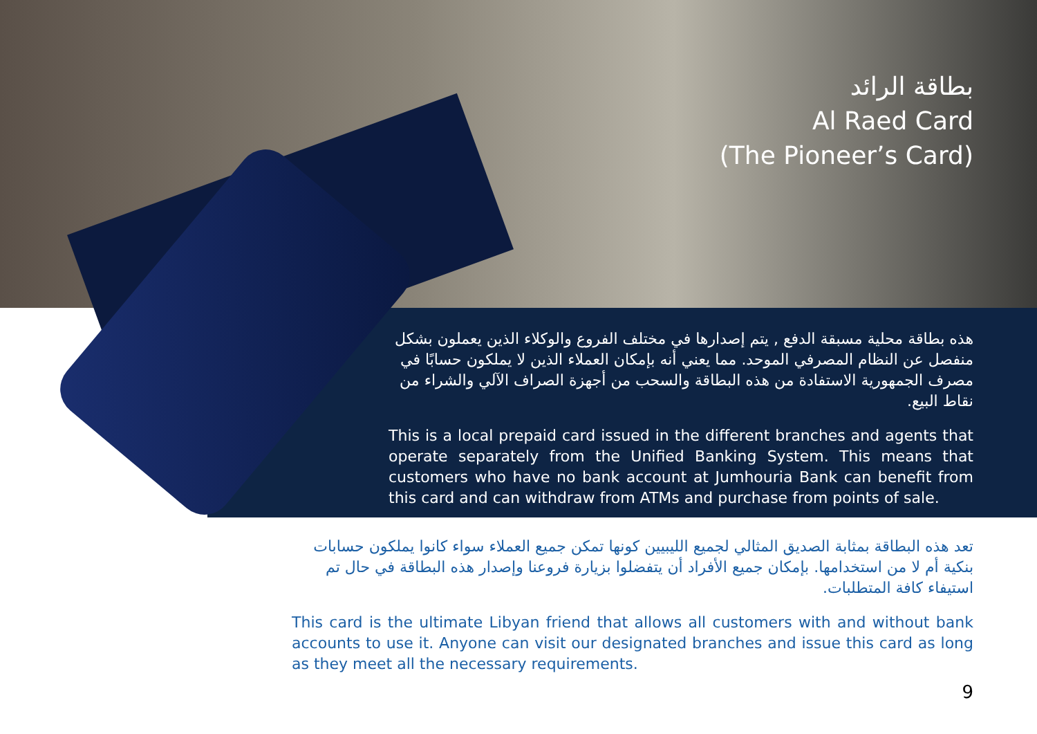بطاقة الرائد
Al Raed Card
(The Pioneer’s Card)
هذه بطاقة محلية مسبقة الدفع , يتم إصدارها في مختلف الفروع والوكلاء الذين يعملون بشكل منفصل عن النظام المصرفي الموحد. مما يعني أنه بإمكان العملاء الذين لا يملكون حسابًا في مصرف الجمهورية الاستفادة من هذه البطاقة والسحب من أجهزة الصراف الآلي والشراء من نقاط البيع.
This is a local prepaid card issued in the different branches and agents that operate separately from the Unified Banking System. This means that customers who have no bank account at Jumhouria Bank can benefit from this card and can withdraw from ATMs and purchase from points of sale.
تعد هذه البطاقة بمثابة الصديق المثالي لجميع الليبيين كونها تمكن جميع العملاء سواء كانوا يملكون حسابات بنكية أم لا من استخدامها. بإمكان جميع الأفراد أن يتفضلوا بزيارة فروعنا وإصدار هذه البطاقة في حال تم استيفاء كافة المتطلبات.
This card is the ultimate Libyan friend that allows all customers with and without bank accounts to use it. Anyone can visit our designated branches and issue this card as long as they meet all the necessary requirements.
9